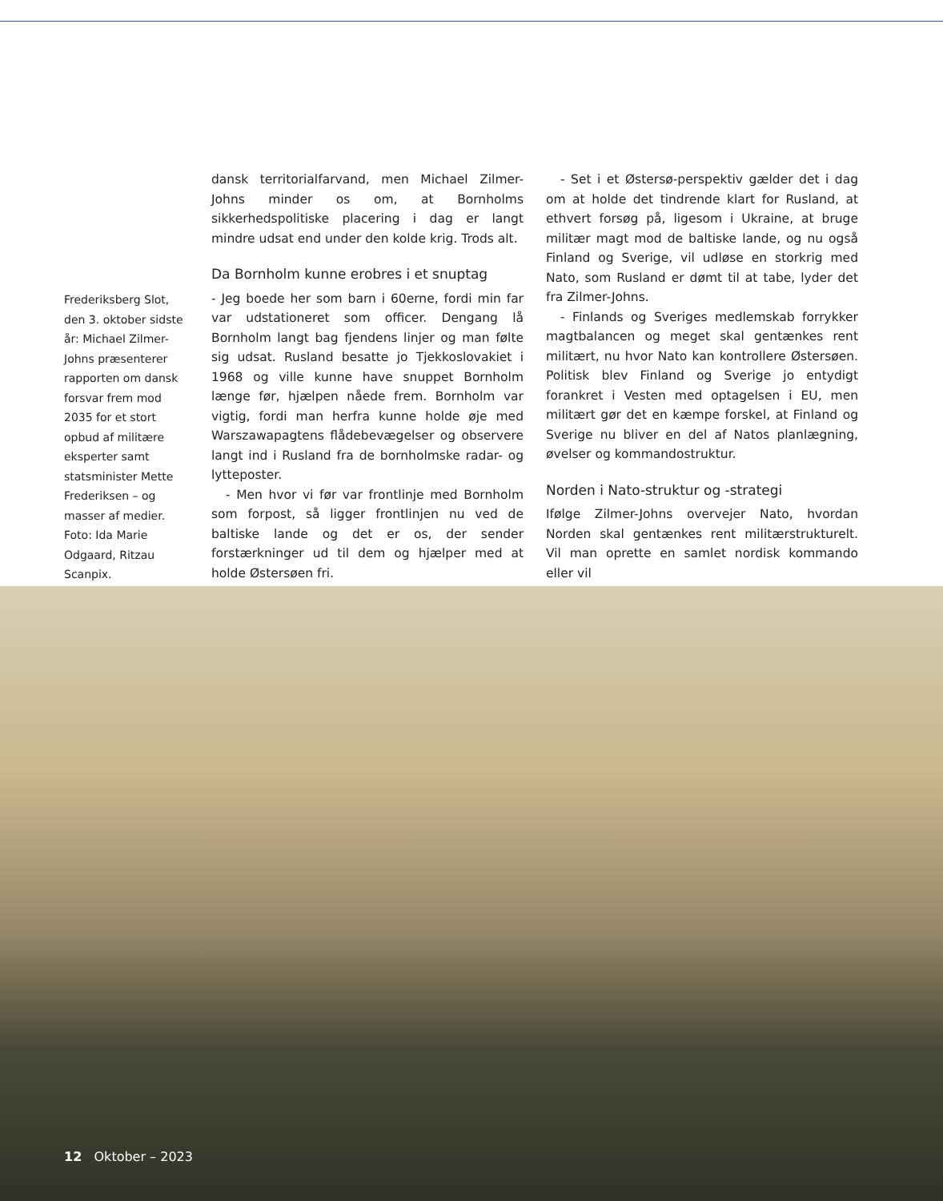Frederiksberg Slot, den 3. oktober sidste år: Michael Zilmer-Johns præsenterer rapporten om dansk forsvar frem mod 2035 for et stort opbud af militære eksperter samt statsminister Mette Frederiksen – og masser af medier. Foto: Ida Marie Odgaard, Ritzau Scanpix.
dansk territorialfarvand, men Michael Zilmer-Johns minder os om, at Bornholms sikkerhedspolitiske placering i dag er langt mindre udsat end under den kolde krig. Trods alt.
Da Bornholm kunne erobres i et snuptag
- Jeg boede her som barn i 60erne, fordi min far var udstationeret som officer. Dengang lå Bornholm langt bag fjendens linjer og man følte sig udsat. Rusland besatte jo Tjekkoslovakiet i 1968 og ville kunne have snuppet Bornholm længe før, hjælpen nåede frem. Bornholm var vigtig, fordi man herfra kunne holde øje med Warszawapagtens flådebevægelser og observere langt ind i Rusland fra de bornholmske radar- og lytteposter.
- Men hvor vi før var frontlinje med Bornholm som forpost, så ligger frontlinjen nu ved de baltiske lande og det er os, der sender forstærkninger ud til dem og hjælper med at holde Østersøen fri.
- Set i et Østersø-perspektiv gælder det i dag om at holde det tindrende klart for Rusland, at ethvert forsøg på, ligesom i Ukraine, at bruge militær magt mod de baltiske lande, og nu også Finland og Sverige, vil udløse en storkrig med Nato, som Rusland er dømt til at tabe, lyder det fra Zilmer-Johns.
- Finlands og Sveriges medlemskab forrykker magtbalancen og meget skal gentænkes rent militært, nu hvor Nato kan kontrollere Østersøen. Politisk blev Finland og Sverige jo entydigt forankret i Vesten med optagelsen i EU, men militært gør det en kæmpe forskel, at Finland og Sverige nu bliver en del af Natos planlægning, øvelser og kommandostruktur.
Norden i Nato-struktur og -strategi
Ifølge Zilmer-Johns overvejer Nato, hvordan Norden skal gentænkes rent militærstrukturelt. Vil man oprette en samlet nordisk kommando eller vil
12 Oktober – 2023